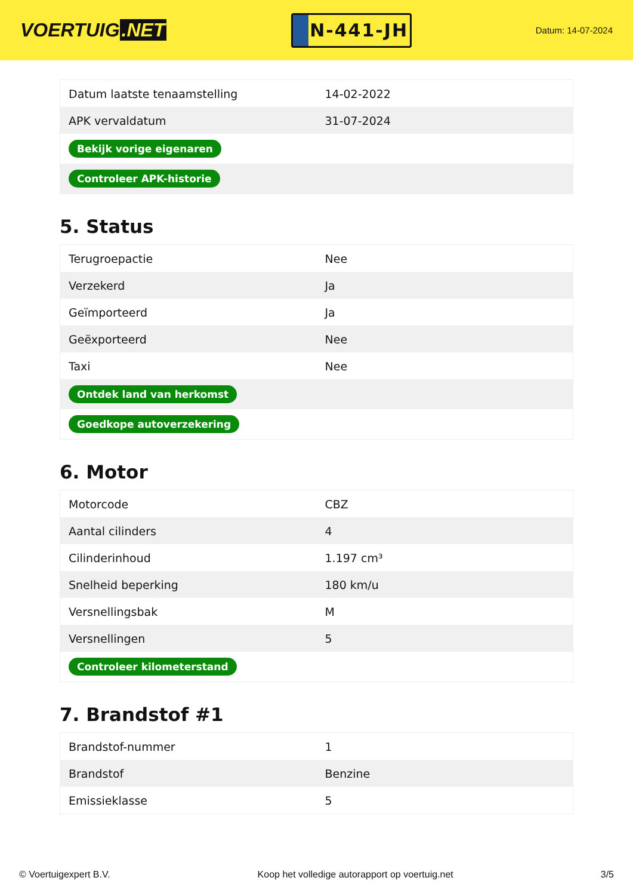VOERTUIG.NET
N-441-JH
Datum: 14-07-2024
| Datum laatste tenaamstelling | 14-02-2022 |
| APK vervaldatum | 31-07-2024 |
| Bekijk vorige eigenaren | |
| Controleer APK-historie | |
5. Status
| Terugroepactie | Nee |
| Verzekerd | Ja |
| Geïmporteerd | Ja |
| Geëxporteerd | Nee |
| Taxi | Nee |
| Ontdek land van herkomst | |
| Goedkope autoverzekering | |
6. Motor
| Motorcode | CBZ |
| Aantal cilinders | 4 |
| Cilinderinhoud | 1.197 cm³ |
| Snelheid beperking | 180 km/u |
| Versnellingsbak | M |
| Versnellingen | 5 |
| Controleer kilometerstand | |
7. Brandstof #1
| Brandstof-nummer | 1 |
| Brandstof | Benzine |
| Emissieklasse | 5 |
© Voertuigexpert B.V. Koop het volledige autorapport op voertuig.net 3/5